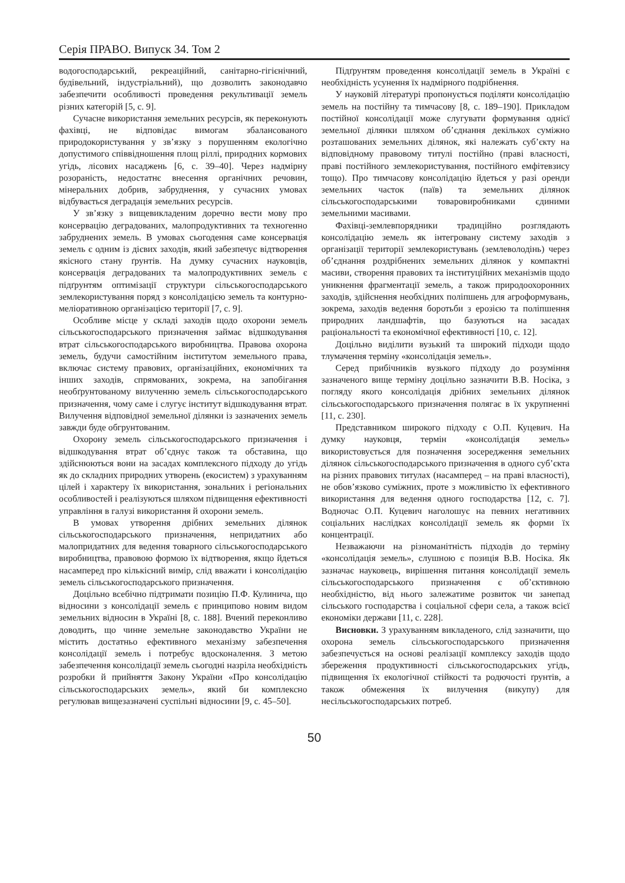Серія ПРАВО. Випуск 34. Том 2
водогосподарський, рекреаційний, санітарно-гігієнічний, будівельний, індустріальний), що дозволить законодавчо забезпечити особливості проведення рекультивації земель різних категорій [5, с. 9].
Сучасне використання земельних ресурсів, як переконують фахівці, не відповідає вимогам збалансованого природокористування у зв’язку з порушенням екологічно допустимого співвідношення площ ріллі, природних кормових угідь, лісових насаджень [6, с. 39–40]. Через надмірну розораність, недостатнє внесення органічних речовин, мінеральних добрив, забруднення, у сучасних умовах відбувається деградація земельних ресурсів.
У зв’язку з вищевикладеним доречно вести мову про консервацію деградованих, малопродуктивних та техногенно забруднених земель. В умовах сьогодення саме консервація земель є одним із дієвих заходів, який забезпечує відтворення якісного стану ґрунтів. На думку сучасних науковців, консервація деградованих та малопродуктивних земель є підґрунтям оптимізації структури сільськогосподарського землекористування поряд з консолідацією земель та контурно-меліоративною організацією території [7, с. 9].
Особливе місце у складі заходів щодо охорони земель сільськогосподарського призначення займає відшкодування втрат сільськогосподарського виробництва. Правова охорона земель, будучи самостійним інститутом земельного права, включає систему правових, організаційних, економічних та інших заходів, спрямованих, зокрема, на запобігання необґрунтованому вилученню земель сільськогосподарського призначення, чому саме і слугує інститут відшкодування втрат. Вилучення відповідної земельної ділянки із зазначених земель завжди буде обгрунтованим.
Охорону земель сільськогосподарського призначення і відшкодування втрат об’єднує також та обставина, що здійснюються вони на засадах комплексного підходу до угідь як до складних природних утворень (екосистем) з урахуванням цілей і характеру їх використання, зональних і регіональних особливостей і реалізуються шляхом підвищення ефективності управління в галузі використання й охорони земель.
В умовах утворення дрібних земельних ділянок сільськогосподарського призначення, непридатних або малопридатних для ведення товарного сільськогосподарського виробництва, правовою формою їх відтворення, якщо йдеться насамперед про кількісний вимір, слід вважати і консолідацію земель сільськогосподарського призначення.
Доцільно всебічно підтримати позицію П.Ф. Кулинича, що відносини з консолідації земель є принципово новим видом земельних відносин в Україні [8, с. 188]. Вчений переконливо доводить, що чинне земельне законодавство України не містить достатньо ефективного механізму забезпечення консолідації земель і потребує вдосконалення. З метою забезпечення консолідації земель сьогодні назріла необхідність розробки й прийняття Закону України «Про консолідацію сільськогосподарських земель», який би комплексно регулював вищезазначені суспільні відносини [9, с. 45–50].
Підґрунтям проведення консолідації земель в Україні є необхідність усунення їх надмірного подрібнення.
У науковій літературі пропонується поділяти консолідацію земель на постійну та тимчасову [8, с. 189–190]. Прикладом постійної консолідації може слугувати формування однієї земельної ділянки шляхом об’єднання декількох суміжно розташованих земельних ділянок, які належать суб’єкту на відповідному правовому титулі постійно (праві власності, праві постійного землекористування, постійного емфітевзису тощо). Про тимчасову консолідацію йдеться у разі оренди земельних часток (паїв) та земельних ділянок сільськогосподарськими товаровиробниками єдиними земельними масивами.
Фахівці-землевпорядники традиційно розглядають консолідацію земель як інтегровану систему заходів з організації території землекористувань (землеволодінь) через об’єднання роздрібнених земельних ділянок у компактні масиви, створення правових та інституційних механізмів щодо уникнення фрагментації земель, а також природоохоронних заходів, здійснення необхідних поліпшень для агроформувань, зокрема, заходів ведення боротьби з ерозією та поліпшення природних ландшафтів, що базуються на засадах раціональності та економічної ефективності [10, с. 12].
Доцільно виділити вузький та широкий підходи щодо тлумачення терміну «консолідація земель».
Серед прибічників вузького підходу до розуміння зазначеного вище терміну доцільно зазначити В.В. Носіка, з погляду якого консолідація дрібних земельних ділянок сільськогосподарського призначення полягає в їх укрупненні [11, с. 230].
Представником широкого підходу є О.П. Куцевич. На думку науковця, термін «консолідація земель» використовується для позначення зосередження земельних ділянок сільськогосподарського призначення в одного суб’єкта на різних правових титулах (насамперед – на праві власності), не обов’язково суміжних, проте з можливістю їх ефективного використання для ведення одного господарства [12, с. 7]. Водночас О.П. Куцевич наголошує на певних негативних соціальних наслідках консолідації земель як форми їх концентрації.
Незважаючи на різноманітність підходів до терміну «консолідація земель», слушною є позиція В.В. Носіка. Як зазначає науковець, вирішення питання консолідації земель сільськогосподарського призначення є об’єктивною необхідністю, від нього залежатиме розвиток чи занепад сільського господарства і соціальної сфери села, а також всієї економіки держави [11, с. 228].
Висновки. З урахуванням викладеного, слід зазначити, що охорона земель сільськогосподарського призначення забезпечується на основі реалізації комплексу заходів щодо збереження продуктивності сільськогосподарських угідь, підвищення їх екологічної стійкості та родючості ґрунтів, а також обмеження їх вилучення (викупу) для несільськогосподарських потреб.
50